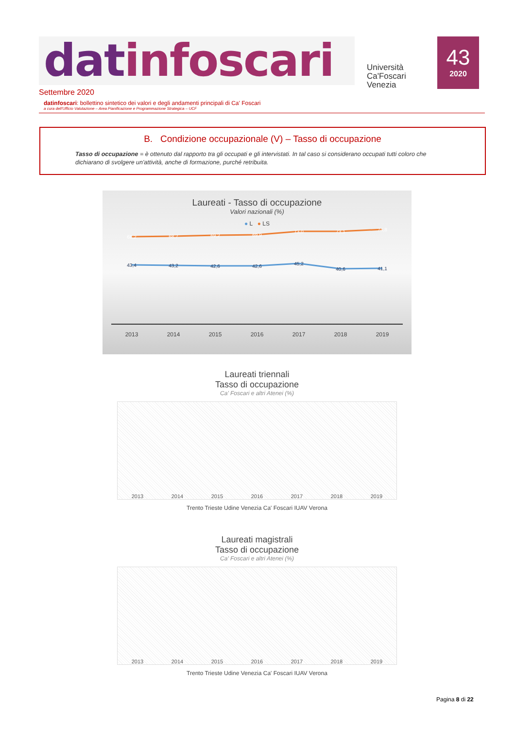datinfoscari
Università
Ca'Foscari
Venezia
43
2020
Settembre 2020
datinfoscari: bollettino sintetico dei valori e degli andamenti principali di Ca' Foscari
a cura dell'Ufficio Valutazione – Area Pianificazione e Programmazione Strategica – UCF
B. Condizione occupazionale (V) – Tasso di occupazione
Tasso di occupazione = è ottenuto dal rapporto tra gli occupati e gli intervistati. In tal caso si considerano occupati tutti coloro che dichiarano di svolgere un'attività, anche di formazione, purché retribuita.
Laureati - Tasso di occupazione
Valori nazionali (%)
● L ● LS
68,2
68,7
69,2
69,9
73,0
73,1
74,8
43,4
43,2
42,6
42,6
45,2
40,6
41,1
2013
2014
2015
2016
2017
2018
2019
Laureati triennali
Tasso di occupazione
Ca' Foscari e altri Atenei (%)
2013 2014 2015 2016 2017 2018 2019
Trento Trieste Udine Venezia Ca' Foscari IUAV Verona
Laureati magistrali
Tasso di occupazione
Ca' Foscari e altri Atenei (%)
2013 2014 2015 2016 2017 2018 2019
Trento Trieste Udine Venezia Ca' Foscari IUAV Verona
Pagina 8 di 22